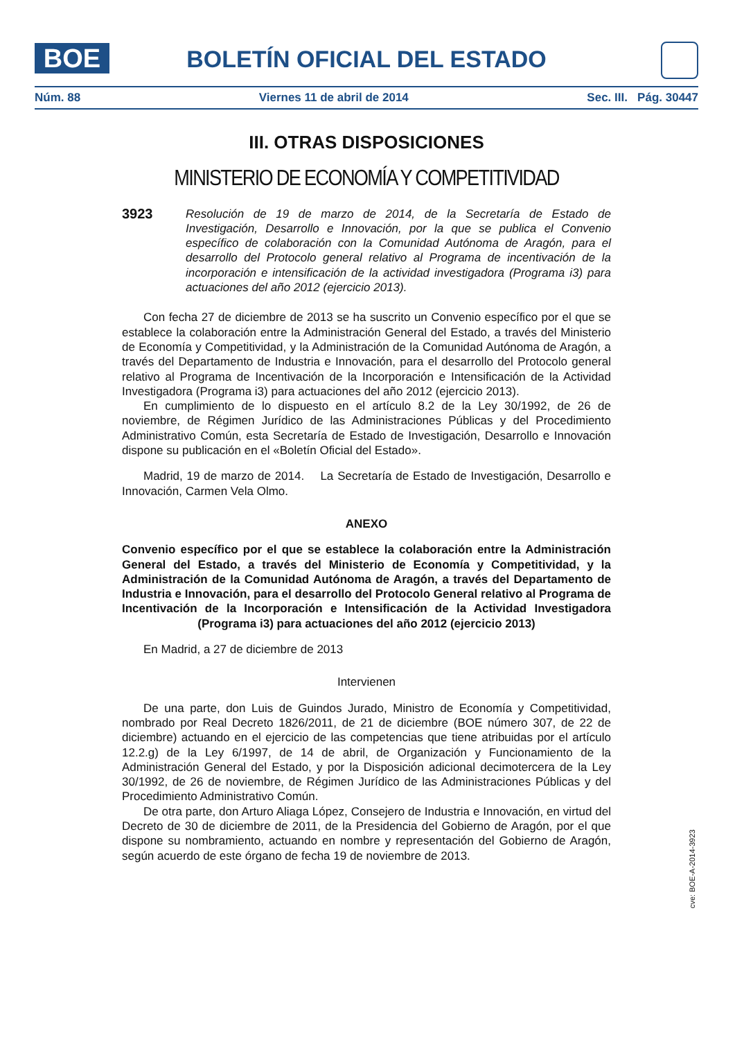BOE
BOLETÍN OFICIAL DEL ESTADO
Núm. 88 Viernes 11 de abril de 2014 Sec. III. Pág. 30447
III. OTRAS DISPOSICIONES
MINISTERIO DE ECONOMÍA Y COMPETITIVIDAD
3923
Resolución de 19 de marzo de 2014, de la Secretaría de Estado de Investigación, Desarrollo e Innovación, por la que se publica el Convenio específico de colaboración con la Comunidad Autónoma de Aragón, para el desarrollo del Protocolo general relativo al Programa de incentivación de la incorporación e intensificación de la actividad investigadora (Programa i3) para actuaciones del año 2012 (ejercicio 2013).
Con fecha 27 de diciembre de 2013 se ha suscrito un Convenio específico por el que se establece la colaboración entre la Administración General del Estado, a través del Ministerio de Economía y Competitividad, y la Administración de la Comunidad Autónoma de Aragón, a través del Departamento de Industria e Innovación, para el desarrollo del Protocolo general relativo al Programa de Incentivación de la Incorporación e Intensificación de la Actividad Investigadora (Programa i3) para actuaciones del año 2012 (ejercicio 2013).
En cumplimiento de lo dispuesto en el artículo 8.2 de la Ley 30/1992, de 26 de noviembre, de Régimen Jurídico de las Administraciones Públicas y del Procedimiento Administrativo Común, esta Secretaría de Estado de Investigación, Desarrollo e Innovación dispone su publicación en el «Boletín Oficial del Estado».
Madrid, 19 de marzo de 2014. La Secretaría de Estado de Investigación, Desarrollo e Innovación, Carmen Vela Olmo.
ANEXO
Convenio específico por el que se establece la colaboración entre la Administración General del Estado, a través del Ministerio de Economía y Competitividad, y la Administración de la Comunidad Autónoma de Aragón, a través del Departamento de Industria e Innovación, para el desarrollo del Protocolo General relativo al Programa de Incentivación de la Incorporación e Intensificación de la Actividad Investigadora (Programa i3) para actuaciones del año 2012 (ejercicio 2013)
En Madrid, a 27 de diciembre de 2013
Intervienen
De una parte, don Luis de Guindos Jurado, Ministro de Economía y Competitividad, nombrado por Real Decreto 1826/2011, de 21 de diciembre (BOE número 307, de 22 de diciembre) actuando en el ejercicio de las competencias que tiene atribuidas por el artículo 12.2.g) de la Ley 6/1997, de 14 de abril, de Organización y Funcionamiento de la Administración General del Estado, y por la Disposición adicional decimotercera de la Ley 30/1992, de 26 de noviembre, de Régimen Jurídico de las Administraciones Públicas y del Procedimiento Administrativo Común.
De otra parte, don Arturo Aliaga López, Consejero de Industria e Innovación, en virtud del Decreto de 30 de diciembre de 2011, de la Presidencia del Gobierno de Aragón, por el que dispone su nombramiento, actuando en nombre y representación del Gobierno de Aragón, según acuerdo de este órgano de fecha 19 de noviembre de 2013.
cve: BOE-A-2014-3923